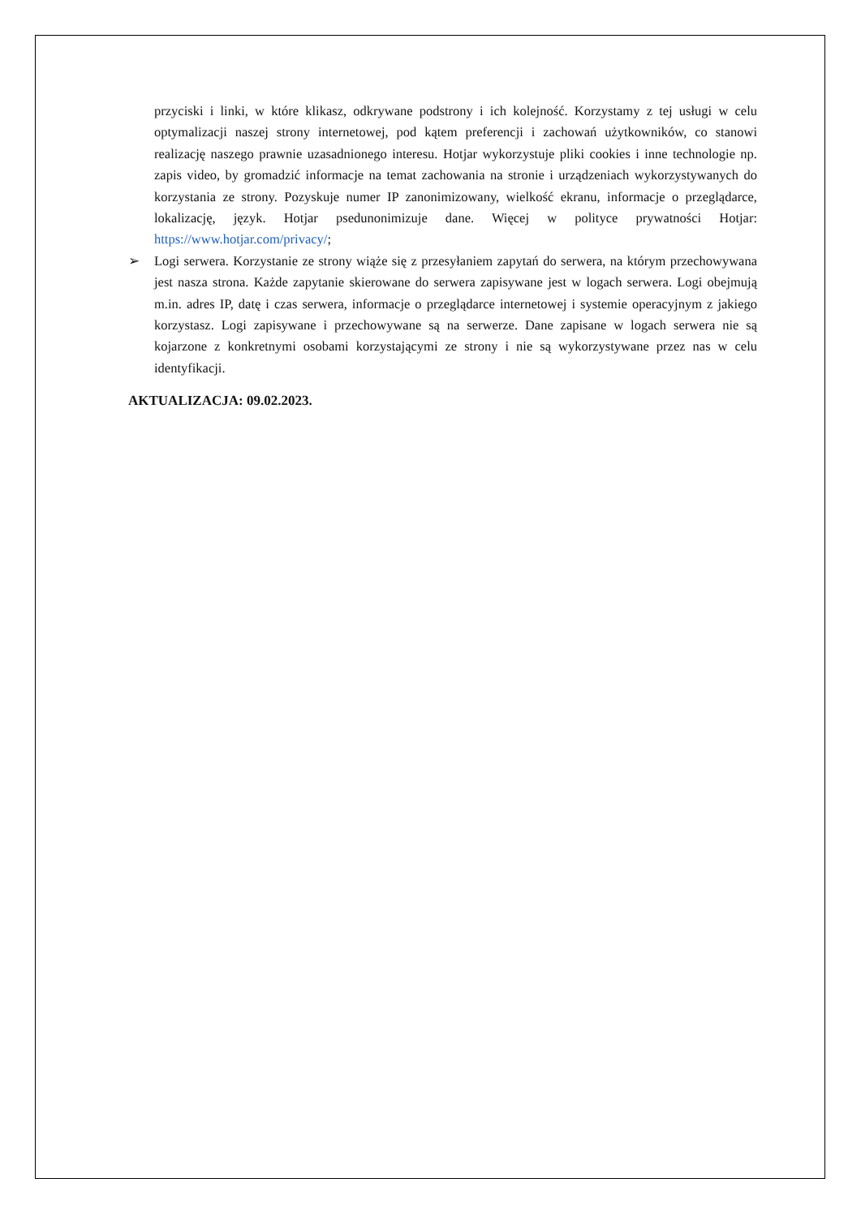przyciski i linki, w które klikasz, odkrywane podstrony i ich kolejność. Korzystamy z tej usługi w celu optymalizacji naszej strony internetowej, pod kątem preferencji i zachowań użytkowników, co stanowi realizację naszego prawnie uzasadnionego interesu. Hotjar wykorzystuje pliki cookies i inne technologie np. zapis video, by gromadzić informacje na temat zachowania na stronie i urządzeniach wykorzystywanych do korzystania ze strony. Pozyskuje numer IP zanonimizowany, wielkość ekranu, informacje o przeglądarce, lokalizację, język. Hotjar psedunonimizuje dane. Więcej w polityce prywatności Hotjar: https://www.hotjar.com/privacy/;
➢ Logi serwera. Korzystanie ze strony wiąże się z przesyłaniem zapytań do serwera, na którym przechowywana jest nasza strona. Każde zapytanie skierowane do serwera zapisywane jest w logach serwera. Logi obejmują m.in. adres IP, datę i czas serwera, informacje o przeglądarce internetowej i systemie operacyjnym z jakiego korzystasz. Logi zapisywane i przechowywane są na serwerze. Dane zapisane w logach serwera nie są kojarzone z konkretnymi osobami korzystającymi ze strony i nie są wykorzystywane przez nas w celu identyfikacji.
AKTUALIZACJA: 09.02.2023.